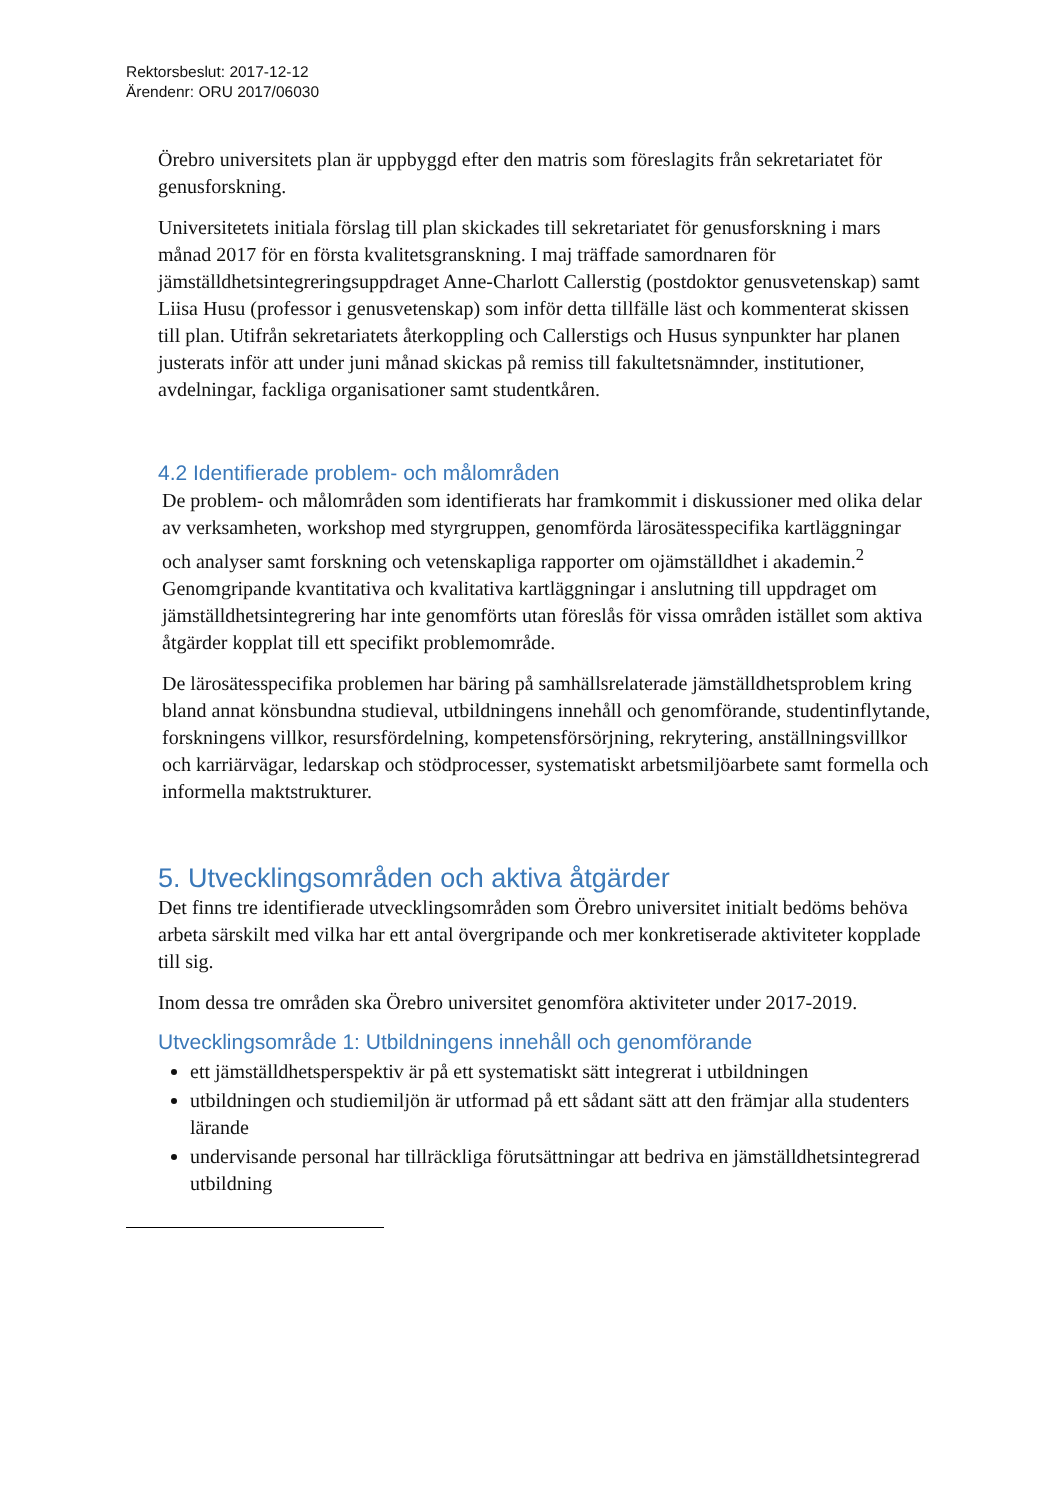Rektorsbeslut: 2017-12-12
Ärendenr: ORU 2017/06030
Örebro universitets plan är uppbyggd efter den matris som föreslagits från sekretariatet för genusforskning.
Universitetets initiala förslag till plan skickades till sekretariatet för genusforskning i mars månad 2017 för en första kvalitetsgranskning. I maj träffade samordnaren för jämställdhetsintegreringsuppdraget Anne-Charlott Callerstig (postdoktor genusvetenskap) samt Liisa Husu (professor i genusvetenskap) som inför detta tillfälle läst och kommenterat skissen till plan. Utifrån sekretariatets återkoppling och Callerstigs och Husus synpunkter har planen justerats inför att under juni månad skickas på remiss till fakultetsnämnder, institutioner, avdelningar, fackliga organisationer samt studentkåren.
4.2 Identifierade problem- och målområden
De problem- och målområden som identifierats har framkommit i diskussioner med olika delar av verksamheten, workshop med styrgruppen, genomförda lärosätesspecifika kartläggningar och analyser samt forskning och vetenskapliga rapporter om ojämställdhet i akademin.<sup>2</sup> Genomgripande kvantitativa och kvalitativa kartläggningar i anslutning till uppdraget om jämställdhetsintegrering har inte genomförts utan föreslås för vissa områden istället som aktiva åtgärder kopplat till ett specifikt problemområde.
De lärosätesspecifika problemen har bäring på samhällsrelaterade jämställdhetsproblem kring bland annat könsbundna studieval, utbildningens innehåll och genomförande, studentinflytande, forskningens villkor, resursfördelning, kompetensförsörjning, rekrytering, anställningsvillkor och karriärvägar, ledarskap och stödprocesser, systematiskt arbetsmiljöarbete samt formella och informella maktstrukturer.
5. Utvecklingsområden och aktiva åtgärder
Det finns tre identifierade utvecklingsområden som Örebro universitet initialt bedöms behöva arbeta särskilt med vilka har ett antal övergripande och mer konkretiserade aktiviteter kopplade till sig.
Inom dessa tre områden ska Örebro universitet genomföra aktiviteter under 2017-2019.
Utvecklingsområde 1: Utbildningens innehåll och genomförande
ett jämställdhetsperspektiv är på ett systematiskt sätt integrerat i utbildningen
utbildningen och studiemiljön är utformad på ett sådant sätt att den främjar alla studenters lärande
undervisande personal har tillräckliga förutsättningar att bedriva en jämställdhetsintegrerad utbildning